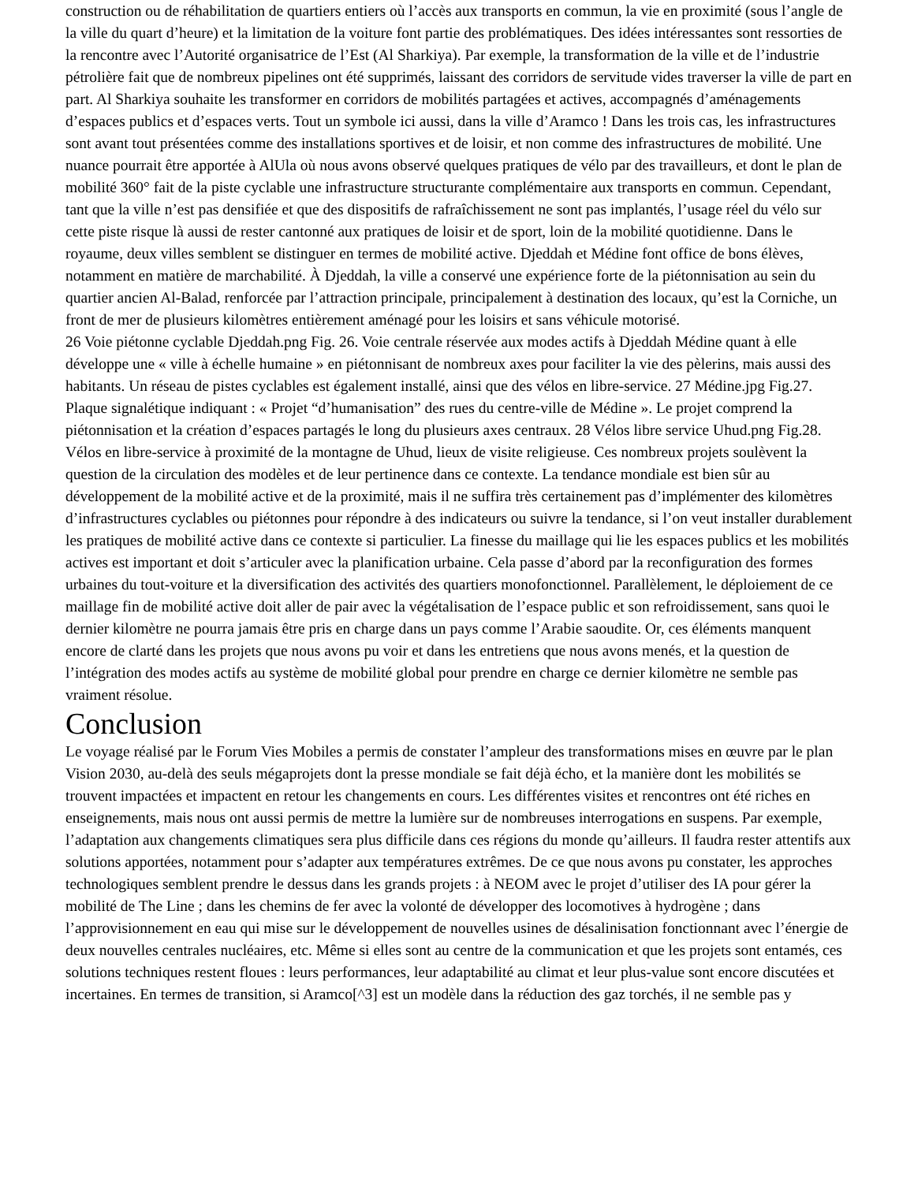construction ou de réhabilitation de quartiers entiers où l’accès aux transports en commun, la vie en proximité (sous l’angle de la ville du quart d’heure) et la limitation de la voiture font partie des problématiques. Des idées intéressantes sont ressorties de la rencontre avec l’Autorité organisatrice de l’Est (Al Sharkiya). Par exemple, la transformation de la ville et de l’industrie pétrolière fait que de nombreux pipelines ont été supprimés, laissant des corridors de servitude vides traverser la ville de part en part. Al Sharkiya souhaite les transformer en corridors de mobilités partagées et actives, accompagnés d’aménagements d’espaces publics et d’espaces verts. Tout un symbole ici aussi, dans la ville d’Aramco ! Dans les trois cas, les infrastructures sont avant tout présentées comme des installations sportives et de loisir, et non comme des infrastructures de mobilité. Une nuance pourrait être apportée à AlUla où nous avons observé quelques pratiques de vélo par des travailleurs, et dont le plan de mobilité 360° fait de la piste cyclable une infrastructure structurante complémentaire aux transports en commun. Cependant, tant que la ville n’est pas densifiée et que des dispositifs de rafraîchissement ne sont pas implantés, l’usage réel du vélo sur cette piste risque là aussi de rester cantonné aux pratiques de loisir et de sport, loin de la mobilité quotidienne. Dans le royaume, deux villes semblent se distinguer en termes de mobilité active. Djeddah et Médine font office de bons élèves, notamment en matière de marchabilité. À Djeddah, la ville a conservé une expérience forte de la piétonnisation au sein du quartier ancien Al-Balad, renforcée par l’attraction principale, principalement à destination des locaux, qu’est la Corniche, un front de mer de plusieurs kilomètres entièrement aménagé pour les loisirs et sans véhicule motorisé.
26 Voie piétonne cyclable Djeddah.png Fig. 26. Voie centrale réservée aux modes actifs à Djeddah Médine quant à elle développe une « ville à échelle humaine » en piétonnisant de nombreux axes pour faciliter la vie des pèlerins, mais aussi des habitants. Un réseau de pistes cyclables est également installé, ainsi que des vélos en libre-service. 27 Médine.jpg Fig.27. Plaque signalétique indiquant : « Projet “d’humanisation” des rues du centre-ville de Médine ». Le projet comprend la piétonnisation et la création d’espaces partagés le long du plusieurs axes centraux. 28 Vélos libre service Uhud.png Fig.28. Vélos en libre-service à proximité de la montagne de Uhud, lieux de visite religieuse. Ces nombreux projets soulèvent la question de la circulation des modèles et de leur pertinence dans ce contexte. La tendance mondiale est bien sûr au développement de la mobilité active et de la proximité, mais il ne suffira très certainement pas d’implémenter des kilomètres d’infrastructures cyclables ou piétonnes pour répondre à des indicateurs ou suivre la tendance, si l’on veut installer durablement les pratiques de mobilité active dans ce contexte si particulier. La finesse du maillage qui lie les espaces publics et les mobilités actives est important et doit s’articuler avec la planification urbaine. Cela passe d’abord par la reconfiguration des formes urbaines du tout-voiture et la diversification des activités des quartiers monofonctionnel. Parallèlement, le déploiement de ce maillage fin de mobilité active doit aller de pair avec la végétalisation de l’espace public et son refroidissement, sans quoi le dernier kilomètre ne pourra jamais être pris en charge dans un pays comme l’Arabie saoudite. Or, ces éléments manquent encore de clarté dans les projets que nous avons pu voir et dans les entretiens que nous avons menés, et la question de l’intégration des modes actifs au système de mobilité global pour prendre en charge ce dernier kilomètre ne semble pas vraiment résolue.
Conclusion
Le voyage réalisé par le Forum Vies Mobiles a permis de constater l’ampleur des transformations mises en œuvre par le plan Vision 2030, au-delà des seuls mégaprojets dont la presse mondiale se fait déjà écho, et la manière dont les mobilités se trouvent impactées et impactent en retour les changements en cours. Les différentes visites et rencontres ont été riches en enseignements, mais nous ont aussi permis de mettre la lumière sur de nombreuses interrogations en suspens. Par exemple, l’adaptation aux changements climatiques sera plus difficile dans ces régions du monde qu’ailleurs. Il faudra rester attentifs aux solutions apportées, notamment pour s’adapter aux températures extrêmes. De ce que nous avons pu constater, les approches technologiques semblent prendre le dessus dans les grands projets : à NEOM avec le projet d’utiliser des IA pour gérer la mobilité de The Line ; dans les chemins de fer avec la volonté de développer des locomotives à hydrogène ; dans l’approvisionnement en eau qui mise sur le développement de nouvelles usines de désalinisation fonctionnant avec l’énergie de deux nouvelles centrales nucléaires, etc. Même si elles sont au centre de la communication et que les projets sont entamés, ces solutions techniques restent floues : leurs performances, leur adaptabilité au climat et leur plus-value sont encore discutées et incertaines. En termes de transition, si Aramco[^3] est un modèle dans la réduction des gaz torchés, il ne semble pas y